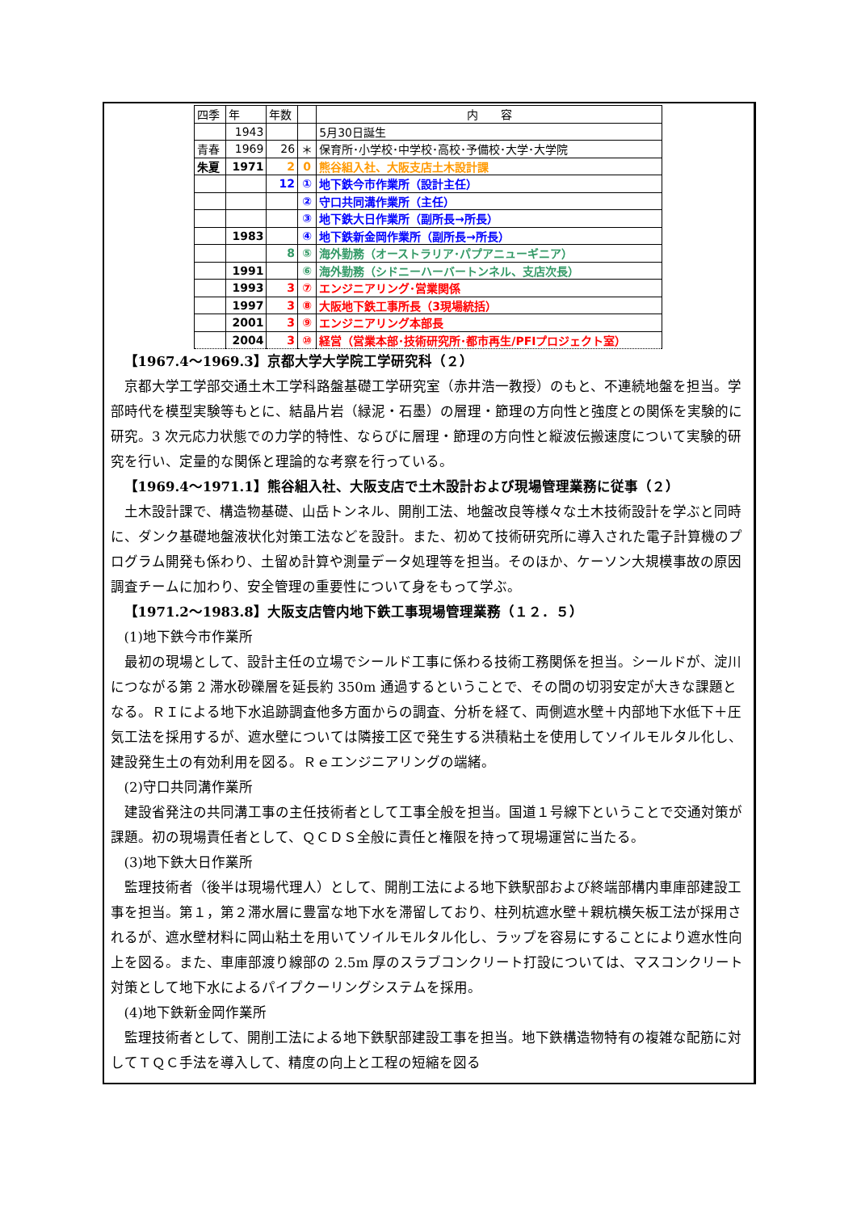| 四季 | 年 | 年数 | | 内 容 |
| --- | --- | --- | --- | --- |
| | 1943 | | | 5月30日誕生 |
| 青春 | 1969 | 26 | ＊ | 保育所･小学校･中学校･高校･予備校･大学･大学院 |
| 朱夏 | 1971 | 2 | 0 | 熊谷組入社、大阪支店土木設計課 |
| | | 12 | ① | 地下鉄今市作業所（設計主任） |
| | | | ② | 守口共同溝作業所（主任） |
| | | | ③ | 地下鉄大日作業所（副所長→所長） |
| | 1983 | | ④ | 地下鉄新金岡作業所（副所長→所長） |
| | | 8 | ⑤ | 海外勤務（オーストラリア･パプアニューギニア） |
| | 1991 | | ⑥ | 海外勤務（シドニーハーバートンネル、支店次長） |
| | 1993 | 3 | ⑦ | エンジニアリング･営業関係 |
| | 1997 | 3 | ⑧ | 大阪地下鉄工事所長（3現場統括） |
| | 2001 | 3 | ⑨ | エンジニアリング本部長 |
| | 2004 | 3 | ⑩ | 経営（営業本部･技術研究所･都市再生/PFIプロジェクト室） |
【1967.4～1969.3】京都大学大学院工学研究科（２）
京都大学工学部交通土木工学科路盤基礎工学研究室（赤井浩一教授）のもと、不連続地盤を担当。学部時代を模型実験等もとに、結晶片岩（緑泥・石墨）の層理・節理の方向性と強度との関係を実験的に研究。3 次元応力状態での力学的特性、ならびに層理・節理の方向性と縦波伝搬速度について実験的研究を行い、定量的な関係と理論的な考察を行っている。
【1969.4～1971.1】熊谷組入社、大阪支店で土木設計および現場管理業務に従事（２）
土木設計課で、構造物基礎、山岳トンネル、開削工法、地盤改良等様々な土木技術設計を学ぶと同時に、ダンク基礎地盤液状化対策工法などを設計。また、初めて技術研究所に導入された電子計算機のプログラム開発も係わり、土留め計算や測量データ処理等を担当。そのほか、ケーソン大規模事故の原因調査チームに加わり、安全管理の重要性について身をもって学ぶ。
【1971.2～1983.8】大阪支店管内地下鉄工事現場管理業務（１２．５）
(1)地下鉄今市作業所
最初の現場として、設計主任の立場でシールド工事に係わる技術工務関係を担当。シールドが、淀川につながる第 2 滞水砂礫層を延長約 350m 通過するということで、その間の切羽安定が大きな課題となる。ＲＩによる地下水追跡調査他多方面からの調査、分析を経て、両側遮水壁＋内部地下水低下＋圧気工法を採用するが、遮水壁については隣接工区で発生する洪積粘土を使用してソイルモルタル化し、建設発生土の有効利用を図る。Ｒｅエンジニアリングの端緒。
(2)守口共同溝作業所
建設省発注の共同溝工事の主任技術者として工事全般を担当。国道１号線下ということで交通対策が課題。初の現場責任者として、ＱＣＤＳ全般に責任と権限を持って現場運営に当たる。
(3)地下鉄大日作業所
監理技術者（後半は現場代理人）として、開削工法による地下鉄駅部および終端部構内車庫部建設工事を担当。第１，第２滞水層に豊富な地下水を滞留しており、柱列杭遮水壁＋親杭横矢板工法が採用されるが、遮水壁材料に岡山粘土を用いてソイルモルタル化し、ラップを容易にすることにより遮水性向上を図る。また、車庫部渡り線部の 2.5m 厚のスラブコンクリート打設については、マスコンクリート対策として地下水によるパイプクーリングシステムを採用。
(4)地下鉄新金岡作業所
監理技術者として、開削工法による地下鉄駅部建設工事を担当。地下鉄構造物特有の複雑な配筋に対してＴＱＣ手法を導入して、精度の向上と工程の短縮を図る